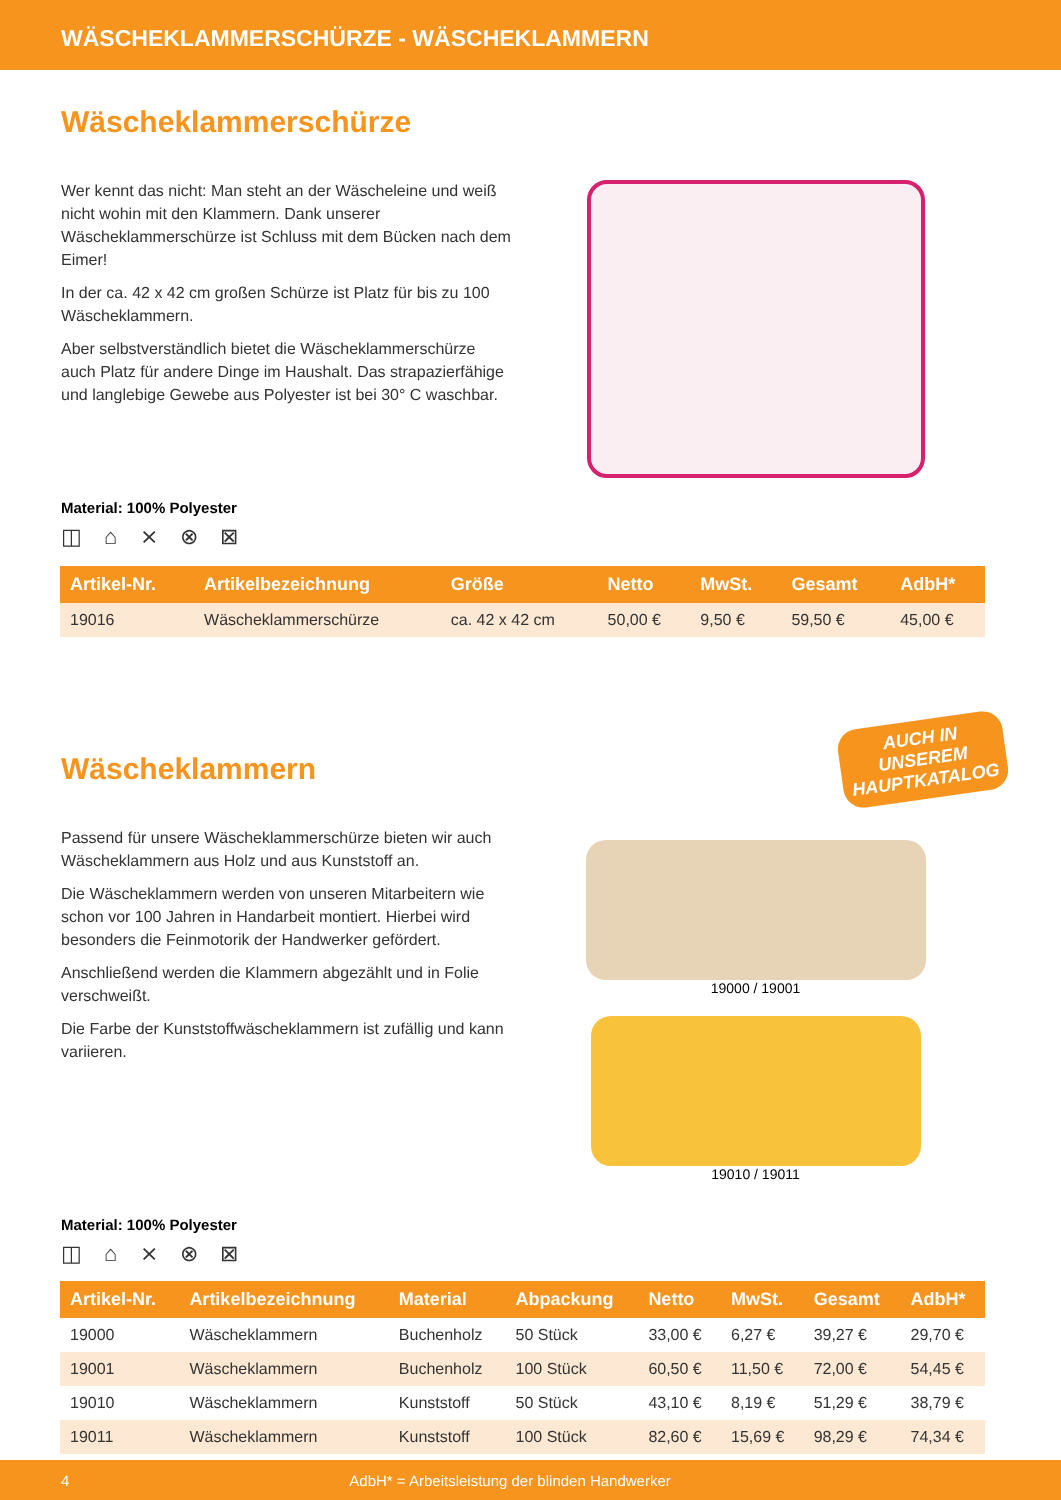WÄSCHEKLAMMERSCHÜRZE - WÄSCHEKLAMMERN
Wäscheklammerschürze
Wer kennt das nicht: Man steht an der Wäscheleine und weiß nicht wohin mit den Klammern. Dank unserer Wäscheklammerschürze ist Schluss mit dem Bücken nach dem Eimer!
In der ca. 42 x 42 cm großen Schürze ist Platz für bis zu 100 Wäscheklammern.
Aber selbstverständlich bietet die Wäscheklammerschürze auch Platz für andere Dinge im Haushalt. Das strapazierfähige und langlebige Gewebe aus Polyester ist bei 30° C waschbar.
Material: 100% Polyester
◫ ⌂ ⨯ ⊗ ⊠
| Artikel-Nr. | Artikelbezeichnung | Größe | Netto | MwSt. | Gesamt | AdbH* |
| --- | --- | --- | --- | --- | --- | --- |
| 19016 | Wäscheklammerschürze | ca. 42 x 42 cm | 50,00 € | 9,50 € | 59,50 € | 45,00 € |
AUCH IN UNSEREM HAUPTKATALOG
Wäscheklammern
Passend für unsere Wäscheklammerschürze bieten wir auch Wäscheklammern aus Holz und aus Kunststoff an.
Die Wäscheklammern werden von unseren Mitarbeitern wie schon vor 100 Jahren in Handarbeit montiert. Hierbei wird besonders die Feinmotorik der Handwerker gefördert.
Anschließend werden die Klammern abgezählt und in Folie verschweißt.
Die Farbe der Kunststoffwäscheklammern ist zufällig und kann variieren.
19000 / 19001
19010 / 19011
Material: 100% Polyester
◫ ⌂ ⨯ ⊗ ⊠
| Artikel-Nr. | Artikelbezeichnung | Material | Abpackung | Netto | MwSt. | Gesamt | AdbH* |
| --- | --- | --- | --- | --- | --- | --- | --- |
| 19000 | Wäscheklammern | Buchenholz | 50 Stück | 33,00 € | 6,27 € | 39,27 € | 29,70 € |
| 19001 | Wäscheklammern | Buchenholz | 100 Stück | 60,50 € | 11,50 € | 72,00 € | 54,45 € |
| 19010 | Wäscheklammern | Kunststoff | 50 Stück | 43,10 € | 8,19 € | 51,29 € | 38,79 € |
| 19011 | Wäscheklammern | Kunststoff | 100 Stück | 82,60 € | 15,69 € | 98,29 € | 74,34 € |
4 AdbH* = Arbeitsleistung der blinden Handwerker